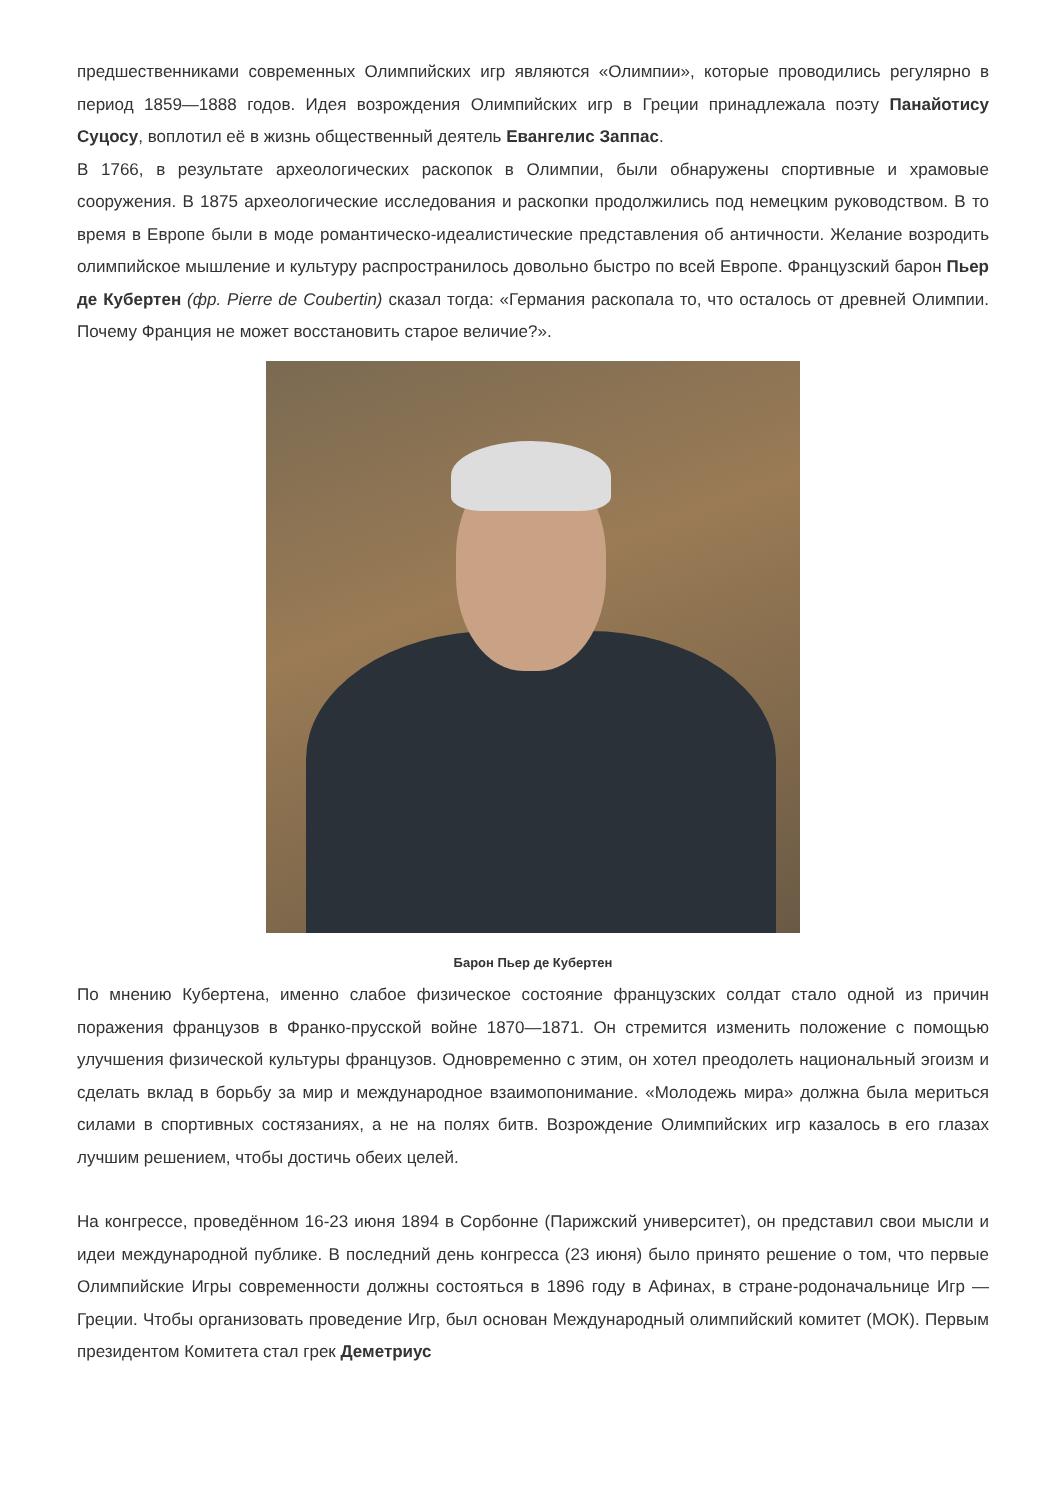предшественниками современных Олимпийских игр являются «Олимпии», которые проводились регулярно в период 1859—1888 годов. Идея возрождения Олимпийских игр в Греции принадлежала поэту Панайотису Суцосу, воплотил её в жизнь общественный деятель Евангелис Заппас.
В 1766, в результате археологических раскопок в Олимпии, были обнаружены спортивные и храмовые сооружения. В 1875 археологические исследования и раскопки продолжились под немецким руководством. В то время в Европе были в моде романтическо-идеалистические представления об античности. Желание возродить олимпийское мышление и культуру распространилось довольно быстро по всей Европе. Французский барон Пьер де Кубертен (фр. Pierre de Coubertin) сказал тогда: «Германия раскопала то, что осталось от древней Олимпии. Почему Франция не может восстановить старое величие?».
Барон Пьер де Кубертен
По мнению Кубертена, именно слабое физическое состояние французских солдат стало одной из причин поражения французов в Франко-прусской войне 1870—1871. Он стремится изменить положение с помощью улучшения физической культуры французов. Одновременно с этим, он хотел преодолеть национальный эгоизм и сделать вклад в борьбу за мир и международное взаимопонимание. «Молодежь мира» должна была мериться силами в спортивных состязаниях, а не на полях битв. Возрождение Олимпийских игр казалось в его глазах лучшим решением, чтобы достичь обеих целей.
На конгрессе, проведённом 16-23 июня 1894 в Сорбонне (Парижский университет), он представил свои мысли и идеи международной публике. В последний день конгресса (23 июня) было принято решение о том, что первые Олимпийские Игры современности должны состояться в 1896 году в Афинах, в стране-родоначальнице Игр — Греции. Чтобы организовать проведение Игр, был основан Международный олимпийский комитет (МОК). Первым президентом Комитета стал грек Деметриус